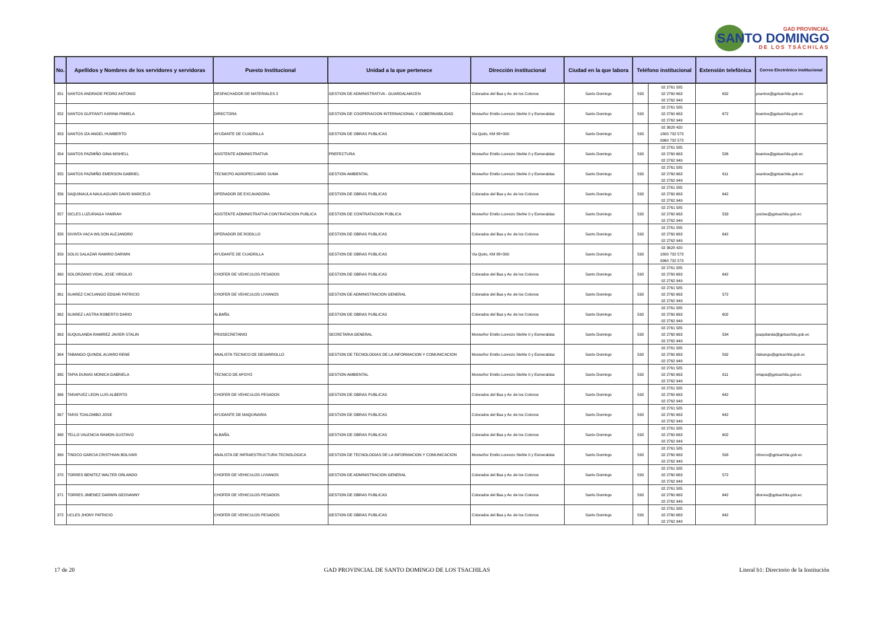GAD PROVINCIAL
SANTO DOMINGO
DE LOS TSÁCHILAS
| No. | Apellidos y Nombres de los servidores y servidoras | Puesto Institucional | Unidad a la que pertenece | Dirección institucional | Ciudad en la que labora | Teléfono institucional | | Extensión telefónica | Correo Electrónico institucional |
| --- | --- | --- | --- | --- | --- | --- | --- | --- | --- |
| 351 | SANTOS ANDRADE PEDRO ANTONIO | DESPACHADOR DE MATERIALES 2 | GESTION DE ADMINISTRATIVA - GUARDALMACEN | Colorados del Bua y Av. de los Colonos | Santo Domingo | 593 | 02 2761 585 02 2760 663 02 2762 949 | 632 | psantos@gptsachila.gob.ec |
| 352 | SANTOS GUFFANTI KARINA PAMELA | DIRECTORA | GESTION DE COOPERACION INTERNACIONAL Y GOBERNABILIDAD | Monseñor Emilio Lorenzo Stehle 0 y Esmeraldas | Santo Domingo | 593 | 02 2761 585 02 2760 663 02 2762 949 | 672 | ksantos@gptsachila.gob.ec |
| 353 | SANTOS IZA ANGEL HUMBERTO | AYUDANTE DE CUADRILLA | GESTION DE OBRAS PUBLICAS | Via Quito, KM 88+300 | Santo Domingo | 593 | 02 3628 420 1800 732 573 0960 732 573 | | |
| 354 | SANTOS PAZMIÑO GINA MISHELL | ASISTENTE ADMINISTRATIVA | PREFECTURA | Monseñor Emilio Lorenzo Stehle 0 y Esmeraldas | Santo Domingo | 593 | 02 2761 585 02 2760 663 02 2762 949 | 526 | ksantos@gptsachila.gob.ec |
| 355 | SANTOS PAZMIÑO EMERSON GABRIEL | TECNICPO AGROPECUARIO SUMA | GESTION AMBIENTAL | Monseñor Emilio Lorenzo Stehle 0 y Esmeraldas | Santo Domingo | 593 | 02 2761 585 02 2760 663 02 2762 949 | 611 | esantos@gptsachila.gob.ec |
| 356 | SAQUINAULA NAULAGUARI DAVID MARCELO | OPERADOR DE EXCAVADORA | GESTION DE OBRAS PUBLICAS | Colorados del Bua y Av. de los Colonos | Santo Domingo | 593 | 02 2761 585 02 2760 663 02 2762 949 | 642 | |
| 357 | SICLES LUZURIAGA YANIRAH | ASISTENTE ADMINISTRATIVA CONTRATACION PUBLICA | GESTION DE CONTRATACION PUBLICA | Monseñor Emilio Lorenzo Stehle 0 y Esmeraldas | Santo Domingo | 593 | 02 2761 585 02 2760 663 02 2762 949 | 533 | ysicles@gptsachila.gob.ec |
| 358 | SIVINTA VACA WILSON ALEJANDRO | OPERADOR DE RODILLO | GESTION DE OBRAS PUBLICAS | Colorados del Bua y Av. de los Colonos | Santo Domingo | 593 | 02 2761 585 02 2760 663 02 2762 949 | 642 | |
| 359 | SOLIS SALAZAR RAMIRO DARWIN | AYUDANTE DE CUADRILLA | GESTION DE OBRAS PUBLICAS | Via Quito, KM 88+300 | Santo Domingo | 593 | 02 3628 420 1800 732 573 0960 732 573 | | |
| 360 | SOLORZANO VIDAL JOSE VIRGILIO | CHOFER DE VEHICULOS PESADOS | GESTION DE OBRAS PUBLICAS | Colorados del Bua y Av. de los Colonos | Santo Domingo | 593 | 02 2761 585 02 2760 663 02 2762 949 | 642 | |
| 361 | SUAREZ CACUANGO EDGAR PATRICIO | CHOFER DE VEHICULOS LIVIANOS | GESTION DE ADMINISTRACION GENERAL | Colorados del Bua y Av. de los Colonos | Santo Domingo | 593 | 02 2761 585 02 2760 663 02 2762 949 | 572 | |
| 362 | SUAREZ LASTRA ROBERTO DARIO | ALBAÑIL | GESTION DE OBRAS PUBLICAS | Colorados del Bua y Av. de los Colonos | Santo Domingo | 593 | 02 2761 585 02 2760 663 02 2762 949 | 602 | |
| 363 | SUQUILANDA RAMIREZ JAVIER STALIN | PROSECRETARIO | SECRETARIA GENERAL | Monseñor Emilio Lorenzo Stehle 0 y Esmeraldas | Santo Domingo | 593 | 02 2761 585 02 2760 663 02 2762 949 | 534 | jsuquilanda@gptsachila.gob.ec |
| 364 | TABANGO QUINDIL ALVARO RENE | ANALISTA TECNICO DE DESARROLLO | GESTION DE TECNOLOGIAS DE LA INFORMACION Y COMUNICACION | Monseñor Emilio Lorenzo Stehle 0 y Esmeraldas | Santo Domingo | 593 | 02 2761 585 02 2760 663 02 2762 949 | 592 | rtabango@gptsachila.gob.ec |
| 365 | TAPIA DUMAS MONICA GABRIELA | TECNICO DE APOYO | GESTION AMBIENTAL | Monseñor Emilio Lorenzo Stehle 0 y Esmeraldas | Santo Domingo | 593 | 02 2761 585 02 2760 663 02 2762 949 | 611 | mtapia@gptsachila.gob.ec |
| 366 | TARAPUEZ LEON LUIS ALBERTO | CHOFER DE VEHICULOS PESADOS | GESTION DE OBRAS PUBLICAS | Colorados del Bua y Av. de los Colonos | Santo Domingo | 593 | 02 2761 585 02 2760 663 02 2762 949 | 642 | |
| 367 | TARIS TOALOMBO JOSE | AYUDANTE DE MAQUINARIA | GESTION DE OBRAS PUBLICAS | Colorados del Bua y Av. de los Colonos | Santo Domingo | 593 | 02 2761 585 02 2760 663 02 2762 949 | 642 | |
| 368 | TELLO VALENCIA RAMON GUSTAVO | ALBAÑIL | GESTION DE OBRAS PUBLICAS | Colorados del Bua y Av. de los Colonos | Santo Domingo | 593 | 02 2761 585 02 2760 663 02 2762 949 | 602 | |
| 369 | TINOCO GARCIA CRISTHIAN BOLIVAR | ANALISTA DE INFRAESTRUCTURA TECNOLOGICA | GESTION DE TECNOLOGIAS DE LA INFORMACION Y COMUNICACION | Monseñor Emilio Lorenzo Stehle 0 y Esmeraldas | Santo Domingo | 593 | 02 2761 585 02 2760 663 02 2762 949 | 593 | ctinoco@gptsachila.gob.ec |
| 370 | TORRES BENITEZ WALTER ORLANDO | CHOFER DE VEHICULOS LIVIANOS | GESTION DE ADMINISTRACION GENERAL | Colorados del Bua y Av. de los Colonos | Santo Domingo | 593 | 02 2761 585 02 2760 663 02 2762 949 | 572 | |
| 371 | TORRES JIMENEZ DARWIN GEOVANNY | CHOFER DE VEHICULOS PESADOS | GESTION DE OBRAS PUBLICAS | Colorados del Bua y Av. de los Colonos | Santo Domingo | 593 | 02 2761 585 02 2760 663 02 2762 949 | 642 | dtorres@gptsachila.gob.ec |
| 372 | UCLES JHONY PATRICIO | CHOFER DE VEHICULOS PESADOS | GESTION DE OBRAS PUBLICAS | Colorados del Bua y Av. de los Colonos | Santo Domingo | 593 | 02 2761 585 02 2760 663 02 2762 949 | 642 | |
17 de 20 GAD PROVINCIAL DE SANTO DOMINGO DE LOS TSACHILAS Literal b1: Directorio de la Institución